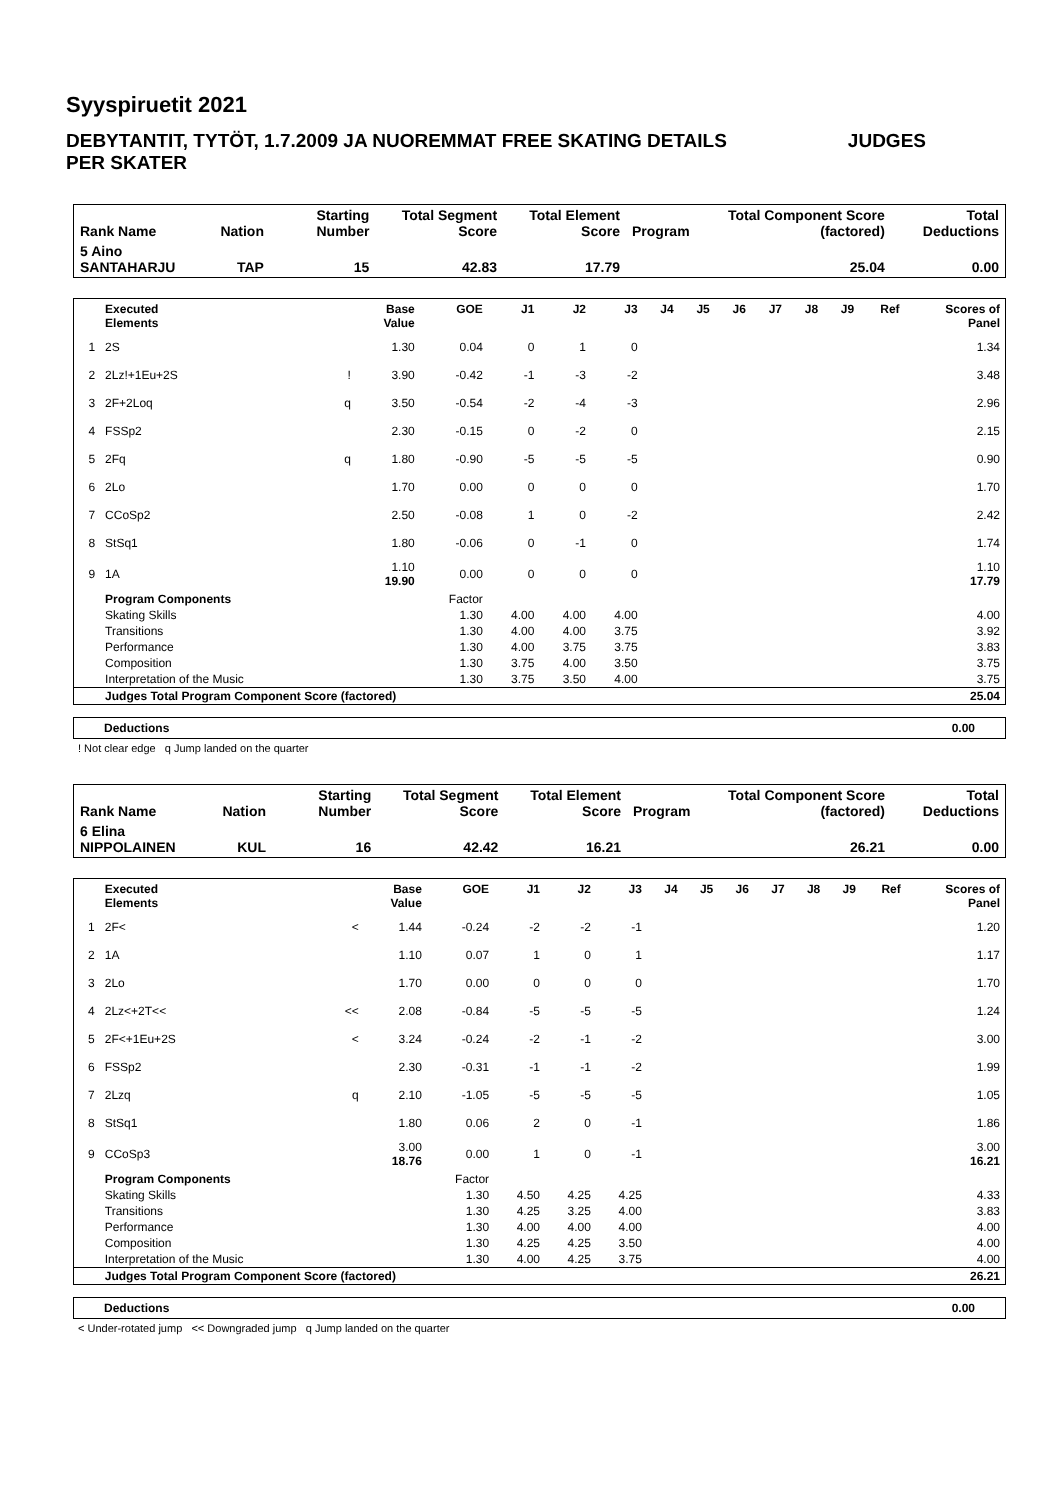Syyspiruetit 2021
DEBYTANTIT, TYTÖT, 1.7.2009 JA NUOREMMAT FREE SKATING DETAILS PER SKATER
JUDGES
| Rank Name | Nation | Starting Number | Total Segment Score | Total Element Score | Program | Total Component Score (factored) | Total Deductions |
| 5 Aino SANTAHARJU | TAP | 15 | 42.83 | 17.79 | | 25.04 | 0.00 |
| | Executed Elements | | Base Value | GOE | J1 | J2 | J3 | J4 | J5 | J6 | J7 | J8 | J9 | Ref | Scores of Panel |
| --- | --- | --- | --- | --- | --- | --- | --- | --- | --- | --- | --- | --- | --- | --- | --- |
| 1 | 2S | | 1.30 | 0.04 | 0 | 1 | 0 | | | | | | | | 1.34 |
| 2 | 2Lz!+1Eu+2S | ! | 3.90 | -0.42 | -1 | -3 | -2 | | | | | | | | 3.48 |
| 3 | 2F+2Loq | q | 3.50 | -0.54 | -2 | -4 | -3 | | | | | | | | 2.96 |
| 4 | FSSp2 | | 2.30 | -0.15 | 0 | -2 | 0 | | | | | | | | 2.15 |
| 5 | 2Fq | q | 1.80 | -0.90 | -5 | -5 | -5 | | | | | | | | 0.90 |
| 6 | 2Lo | | 1.70 | 0.00 | 0 | 0 | 0 | | | | | | | | 1.70 |
| 7 | CCoSp2 | | 2.50 | -0.08 | 1 | 0 | -2 | | | | | | | | 2.42 |
| 8 | StSq1 | | 1.80 | -0.06 | 0 | -1 | 0 | | | | | | | | 1.74 |
| 9 | 1A | | 1.10 19.90 | 0.00 | 0 | 0 | 0 | | | | | | | | 1.10 17.79 |
| | Program Components | | | Factor | | | | | | | | | | | |
| | Skating Skills | | | 1.30 | 4.00 | 4.00 | 4.00 | | | | | | | | 4.00 |
| | Transitions | | | 1.30 | 4.00 | 4.00 | 3.75 | | | | | | | | 3.92 |
| | Performance | | | 1.30 | 4.00 | 3.75 | 3.75 | | | | | | | | 3.83 |
| | Composition | | | 1.30 | 3.75 | 4.00 | 3.50 | | | | | | | | 3.75 |
| | Interpretation of the Music | | | 1.30 | 3.75 | 3.50 | 4.00 | | | | | | | | 3.75 |
| | Judges Total Program Component Score (factored) | | | | | | | | | | | | | | 25.04 |
| Deductions | 0.00 |
! Not clear edge q Jump landed on the quarter
| Rank Name | Nation | Starting Number | Total Segment Score | Total Element Score | Program | Total Component Score (factored) | Total Deductions |
| 6 Elina NIPPOLAINEN | KUL | 16 | 42.42 | 16.21 | | 26.21 | 0.00 |
| | Executed Elements | | Base Value | GOE | J1 | J2 | J3 | J4 | J5 | J6 | J7 | J8 | J9 | Ref | Scores of Panel |
| --- | --- | --- | --- | --- | --- | --- | --- | --- | --- | --- | --- | --- | --- | --- | --- |
| 1 | 2F< | < | 1.44 | -0.24 | -2 | -2 | -1 | | | | | | | | 1.20 |
| 2 | 1A | | 1.10 | 0.07 | 1 | 0 | 1 | | | | | | | | 1.17 |
| 3 | 2Lo | | 1.70 | 0.00 | 0 | 0 | 0 | | | | | | | | 1.70 |
| 4 | 2Lz<+2T<< | << | 2.08 | -0.84 | -5 | -5 | -5 | | | | | | | | 1.24 |
| 5 | 2F<+1Eu+2S | < | 3.24 | -0.24 | -2 | -1 | -2 | | | | | | | | 3.00 |
| 6 | FSSp2 | | 2.30 | -0.31 | -1 | -1 | -2 | | | | | | | | 1.99 |
| 7 | 2Lzq | q | 2.10 | -1.05 | -5 | -5 | -5 | | | | | | | | 1.05 |
| 8 | StSq1 | | 1.80 | 0.06 | 2 | 0 | -1 | | | | | | | | 1.86 |
| 9 | CCoSp3 | | 3.00 18.76 | 0.00 | 1 | 0 | -1 | | | | | | | | 3.00 16.21 |
| | Program Components | | | Factor | | | | | | | | | | | |
| | Skating Skills | | | 1.30 | 4.50 | 4.25 | 4.25 | | | | | | | | 4.33 |
| | Transitions | | | 1.30 | 4.25 | 3.25 | 4.00 | | | | | | | | 3.83 |
| | Performance | | | 1.30 | 4.00 | 4.00 | 4.00 | | | | | | | | 4.00 |
| | Composition | | | 1.30 | 4.25 | 4.25 | 3.50 | | | | | | | | 4.00 |
| | Interpretation of the Music | | | 1.30 | 4.00 | 4.25 | 3.75 | | | | | | | | 4.00 |
| | Judges Total Program Component Score (factored) | | | | | | | | | | | | | | 26.21 |
| Deductions | 0.00 |
< Under-rotated jump << Downgraded jump q Jump landed on the quarter